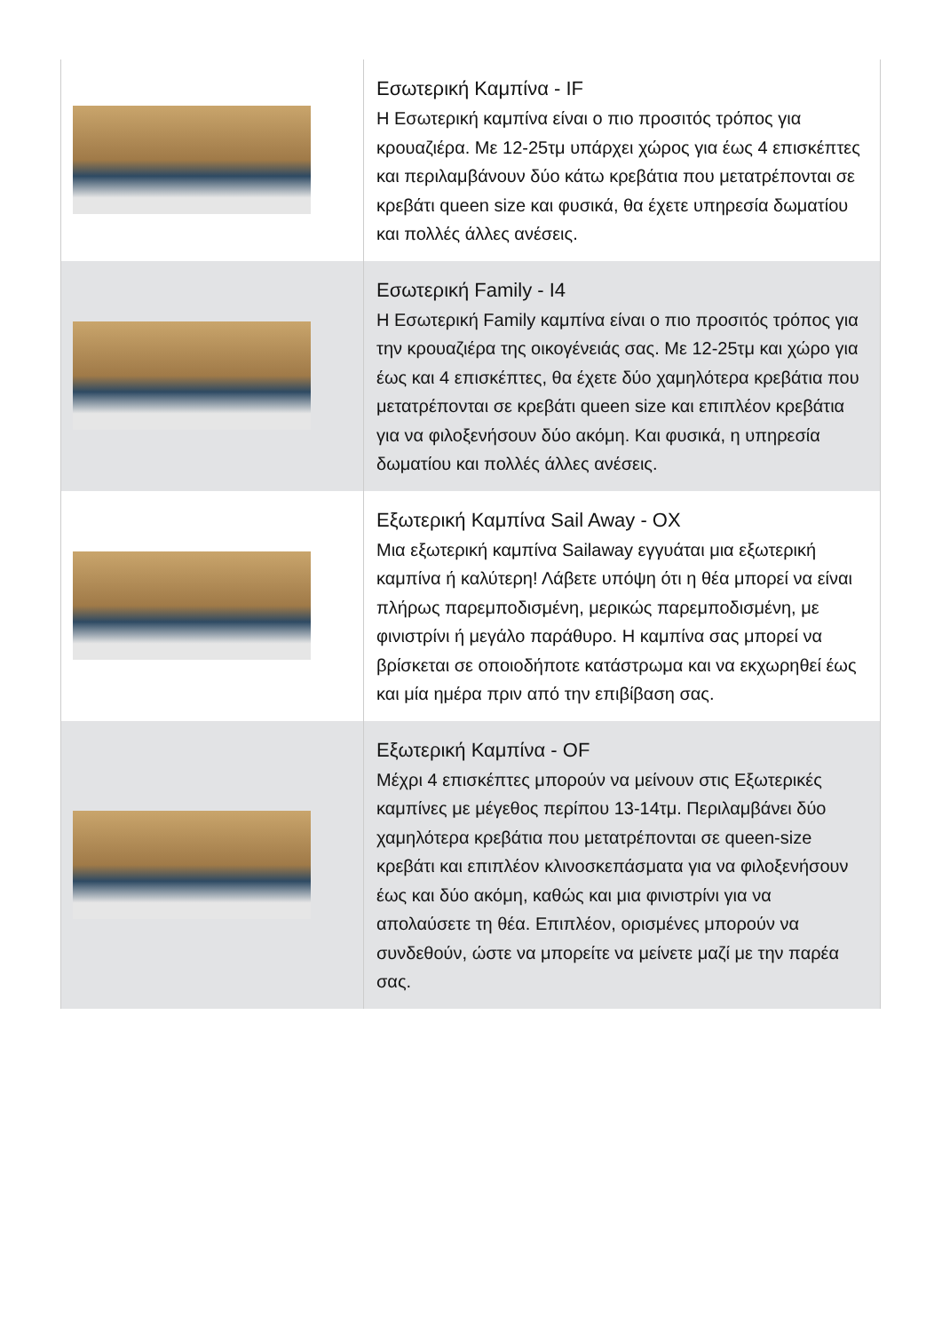| | Εσωτερική Καμπίνα - IF Η Εσωτερική καμπίνα είναι ο πιο προσιτός τρόπος για κρουαζιέρα. Με 12-25τμ υπάρχει χώρος για έως 4 επισκέπτες και περιλαμβάνουν δύο κάτω κρεβάτια που μετατρέπονται σε κρεβάτι queen size και φυσικά, θα έχετε υπηρεσία δωματίου και πολλές άλλες ανέσεις. |
| | Εσωτερική Family - I4 Η Εσωτερική Family καμπίνα είναι ο πιο προσιτός τρόπος για την κρουαζιέρα της οικογένειάς σας. Με 12-25τμ και χώρο για έως και 4 επισκέπτες, θα έχετε δύο χαμηλότερα κρεβάτια που μετατρέπονται σε κρεβάτι queen size και επιπλέον κρεβάτια για να φιλοξενήσουν δύο ακόμη. Και φυσικά, η υπηρεσία δωματίου και πολλές άλλες ανέσεις. |
| | Εξωτερική Καμπίνα Sail Away - OX Μια εξωτερική καμπίνα Sailaway εγγυάται μια εξωτερική καμπίνα ή καλύτερη! Λάβετε υπόψη ότι η θέα μπορεί να είναι πλήρως παρεμποδισμένη, μερικώς παρεμποδισμένη, με φινιστρίνι ή μεγάλο παράθυρο. Η καμπίνα σας μπορεί να βρίσκεται σε οποιοδήποτε κατάστρωμα και να εκχωρηθεί έως και μία ημέρα πριν από την επιβίβαση σας. |
| | Εξωτερική Καμπίνα - OF Μέχρι 4 επισκέπτες μπορούν να μείνουν στις Εξωτερικές καμπίνες με μέγεθος περίπου 13-14τμ. Περιλαμβάνει δύο χαμηλότερα κρεβάτια που μετατρέπονται σε queen-size κρεβάτι και επιπλέον κλινοσκεπάσματα για να φιλοξενήσουν έως και δύο ακόμη, καθώς και μια φινιστρίνι για να απολαύσετε τη θέα. Επιπλέον, ορισμένες μπορούν να συνδεθούν, ώστε να μπορείτε να μείνετε μαζί με την παρέα σας. |